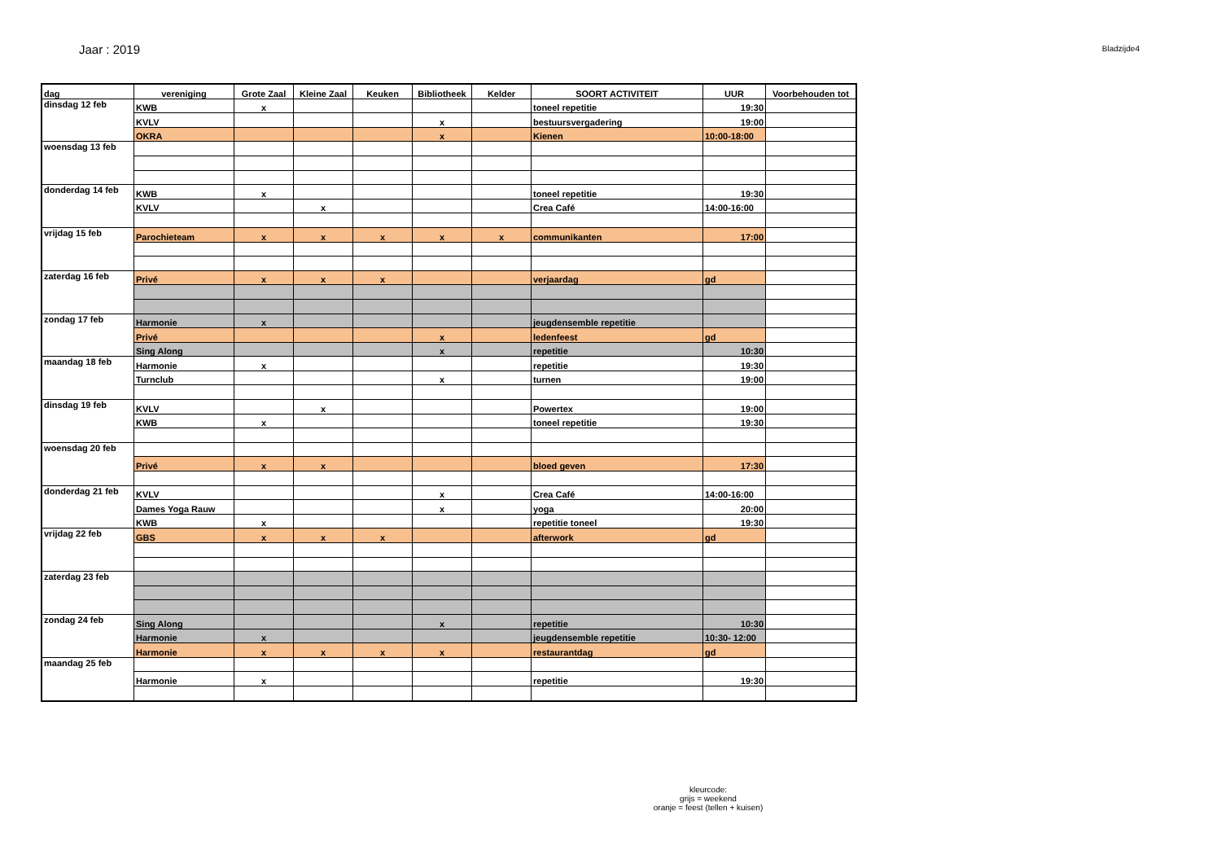Jaar : 2019
Bladzijde4
| dag | vereniging | Grote Zaal | Kleine Zaal | Keuken | Bibliotheek | Kelder | SOORT ACTIVITEIT | UUR | Voorbehouden tot |
| --- | --- | --- | --- | --- | --- | --- | --- | --- | --- |
| dinsdag 12 feb | KWB | x | | | | | toneel repetitie | 19:30 | |
| | KVLV | | | | x | | bestuursvergadering | 19:00 | |
| | OKRA | | | | x | | Kienen | 10:00-18:00 | |
| woensdag 13 feb | | | | | | | | | |
| donderdag 14 feb | KWB | x | | | | | toneel repetitie | 19:30 | |
| | KVLV | | x | | | | Crea Café | 14:00-16:00 | |
| vrijdag 15 feb | Parochieteam | x | x | x | x | x | communikanten | 17:00 | |
| zaterdag 16 feb | Privé | x | x | x | | | verjaardag | gd | |
| zondag 17 feb | Harmonie | x | | | | | jeugdensemble repetitie | | |
| | Privé | | | | x | | ledenfeest | gd | |
| | Sing Along | | | | x | | repetitie | 10:30 | |
| maandag 18 feb | Harmonie | x | | | | | repetitie | 19:30 | |
| | Turnclub | | | | x | | turnen | 19:00 | |
| dinsdag 19 feb | KVLV | | x | | | | Powertex | 19:00 | |
| | KWB | x | | | | | toneel repetitie | 19:30 | |
| woensdag 20 feb | | | | | | | | | |
| | Privé | x | x | | | | bloed geven | 17:30 | |
| donderdag 21 feb | KVLV | | | | x | | Crea Café | 14:00-16:00 | |
| | Dames Yoga Rauw | | | | x | | yoga | 20:00 | |
| | KWB | x | | | | | repetitie toneel | 19:30 | |
| vrijdag 22 feb | GBS | x | x | x | | | afterwork | gd | |
| zaterdag 23 feb | | | | | | | | | |
| zondag 24 feb | Sing Along | | | | x | | repetitie | 10:30 | |
| | Harmonie | x | | | | | jeugdensemble repetitie | 10:30- 12:00 | |
| | Harmonie | x | x | x | x | | restaurantdag | gd | |
| maandag 25 feb | | | | | | | | | |
| | Harmonie | x | | | | | repetitie | 19:30 | |
kleurcode:
grijs = weekend
oranje = feest (tellen + kuisen)